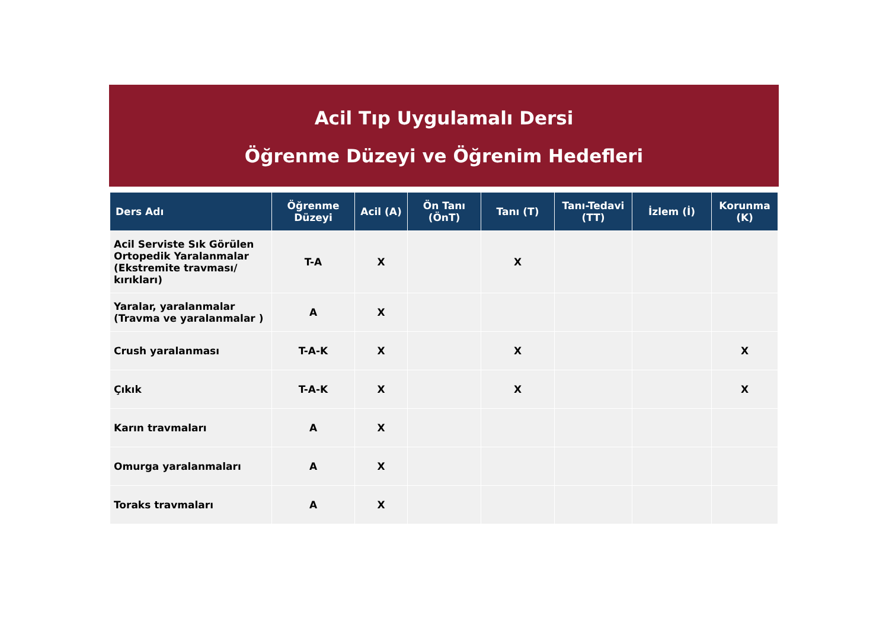Acil Tıp Uygulamalı Dersi
Öğrenme Düzeyi ve Öğrenim Hedefleri
| Ders Adı | Öğrenme Düzeyi | Acil (A) | Ön Tanı (ÖnT) | Tanı (T) | Tanı-Tedavi (TT) | İzlem (İ) | Korunma (K) |
| --- | --- | --- | --- | --- | --- | --- | --- |
| Acil Serviste Sık Görülen Ortopedik Yaralanmalar (Ekstremite travması/ kırıkları) | T-A | X | | X | | | |
| Yaralar, yaralanmalar (Travma ve yaralanmalar ) | A | X | | | | | |
| Crush yaralanması | T-A-K | X | | X | | | X |
| Çıkık | T-A-K | X | | X | | | X |
| Karın travmaları | A | X | | | | | |
| Omurga yaralanmaları | A | X | | | | | |
| Toraks travmaları | A | X | | | | | |